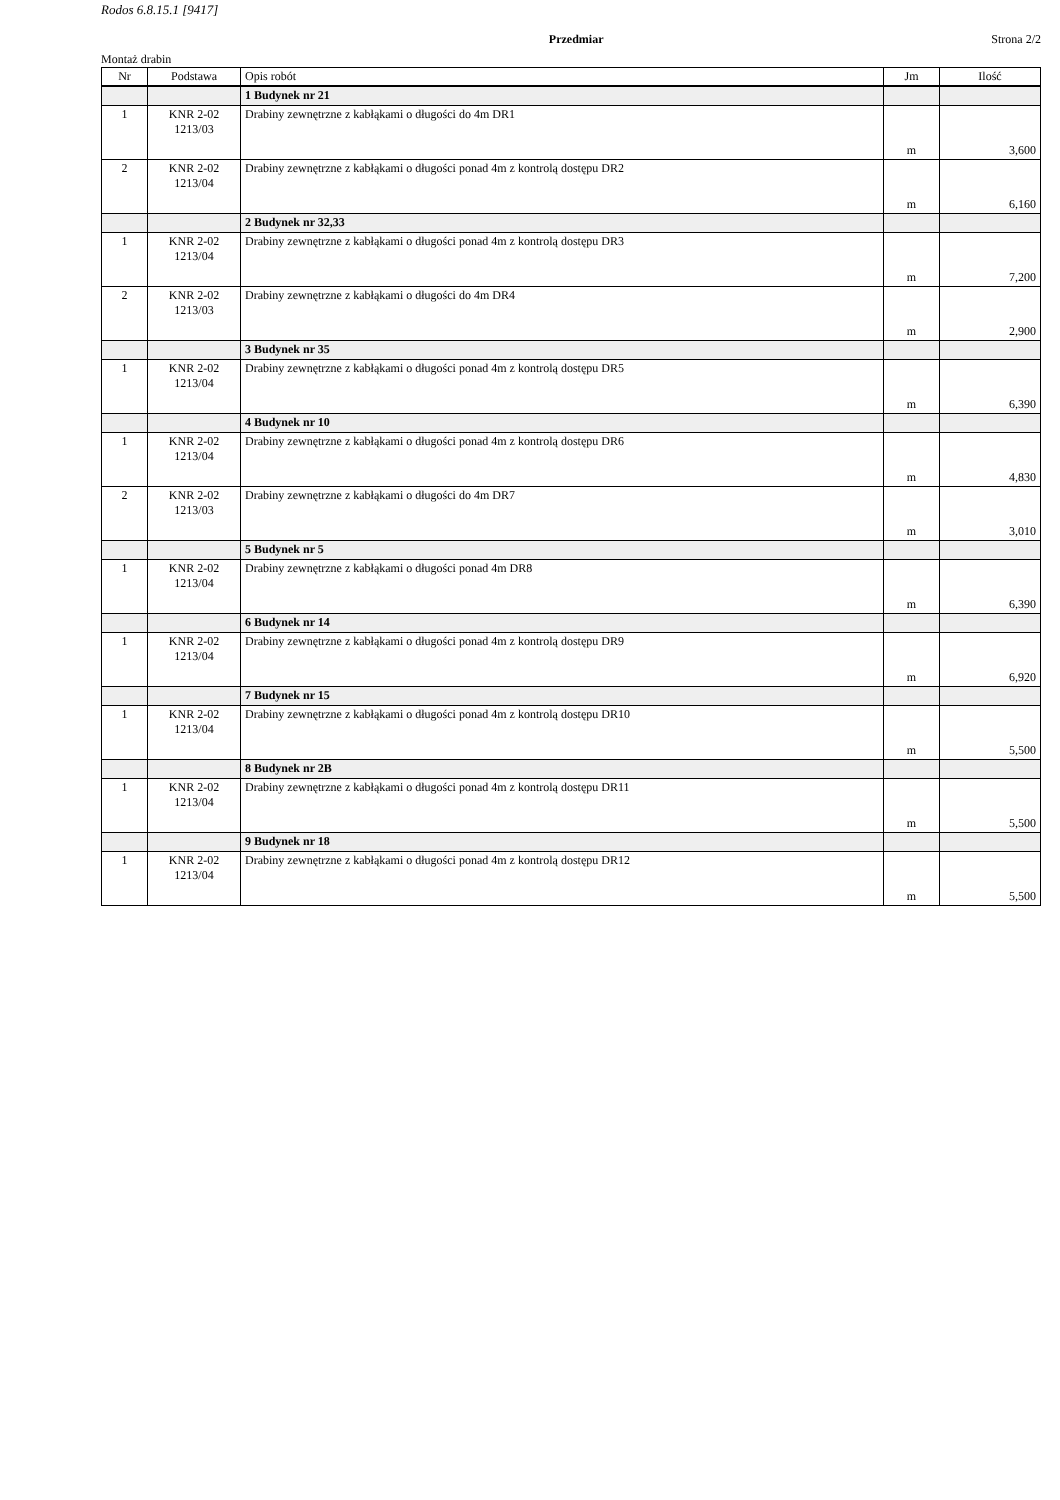Rodos 6.8.15.1 [9417]
Przedmiar Strona 2/2
Montaż drabin
| Nr | Podstawa | Opis robót | Jm | Ilość |
| --- | --- | --- | --- | --- |
| | | 1 Budynek nr 21 | | |
| 1 | KNR 2-02 1213/03 | Drabiny zewnętrzne z kabłąkami o długości do 4m DR1 | m | 3,600 |
| 2 | KNR 2-02 1213/04 | Drabiny zewnętrzne z kabłąkami o długości ponad 4m z kontrolą dostępu DR2 | m | 6,160 |
| | | 2 Budynek nr 32,33 | | |
| 1 | KNR 2-02 1213/04 | Drabiny zewnętrzne z kabłąkami o długości ponad 4m z kontrolą dostępu DR3 | m | 7,200 |
| 2 | KNR 2-02 1213/03 | Drabiny zewnętrzne z kabłąkami o długości do 4m DR4 | m | 2,900 |
| | | 3 Budynek nr 35 | | |
| 1 | KNR 2-02 1213/04 | Drabiny zewnętrzne z kabłąkami o długości ponad 4m z kontrolą dostępu DR5 | m | 6,390 |
| | | 4 Budynek nr 10 | | |
| 1 | KNR 2-02 1213/04 | Drabiny zewnętrzne z kabłąkami o długości ponad 4m z kontrolą dostępu DR6 | m | 4,830 |
| 2 | KNR 2-02 1213/03 | Drabiny zewnętrzne z kabłąkami o długości do 4m DR7 | m | 3,010 |
| | | 5 Budynek nr 5 | | |
| 1 | KNR 2-02 1213/04 | Drabiny zewnętrzne z kabłąkami o długości ponad 4m DR8 | m | 6,390 |
| | | 6 Budynek nr 14 | | |
| 1 | KNR 2-02 1213/04 | Drabiny zewnętrzne z kabłąkami o długości ponad 4m z kontrolą dostępu DR9 | m | 6,920 |
| | | 7 Budynek nr 15 | | |
| 1 | KNR 2-02 1213/04 | Drabiny zewnętrzne z kabłąkami o długości ponad 4m z kontrolą dostępu DR10 | m | 5,500 |
| | | 8 Budynek nr 2B | | |
| 1 | KNR 2-02 1213/04 | Drabiny zewnętrzne z kabłąkami o długości ponad 4m z kontrolą dostępu DR11 | m | 5,500 |
| | | 9 Budynek nr 18 | | |
| 1 | KNR 2-02 1213/04 | Drabiny zewnętrzne z kabłąkami o długości ponad 4m z kontrolą dostępu DR12 | m | 5,500 |